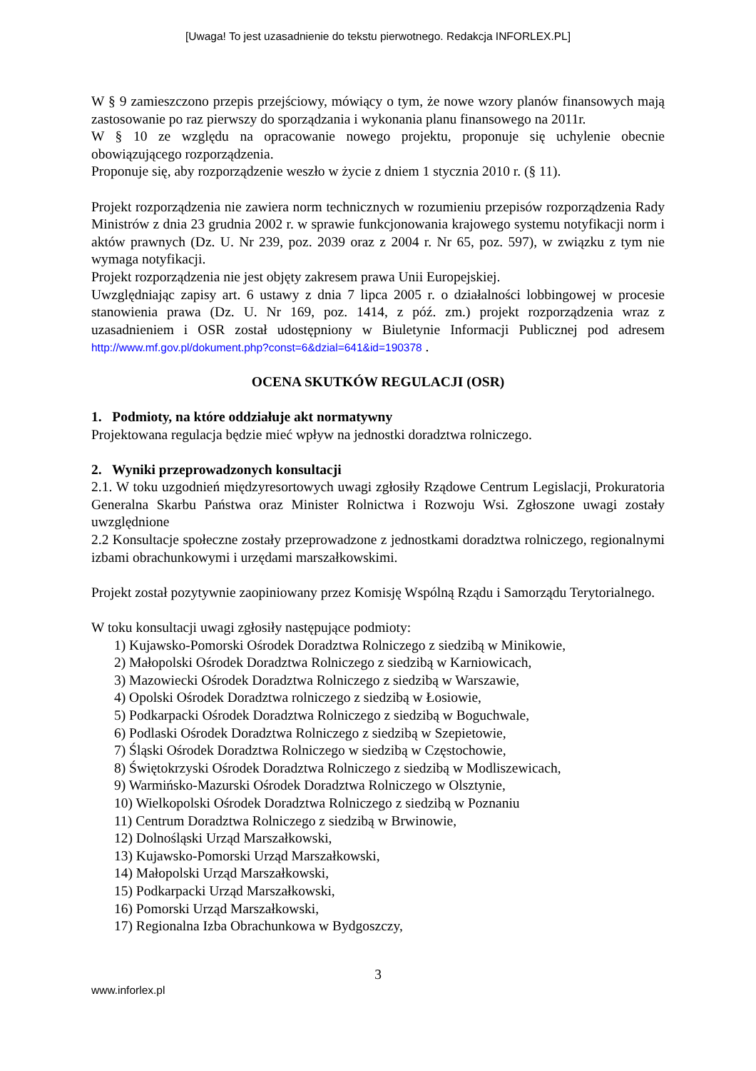[Uwaga! To jest uzasadnienie do tekstu pierwotnego. Redakcja INFORLEX.PL]
W § 9 zamieszczono przepis przejściowy, mówiący o tym, że nowe wzory planów finansowych mają zastosowanie po raz pierwszy do sporządzania i wykonania planu finansowego na 2011r.
W § 10 ze względu na opracowanie nowego projektu, proponuje się uchylenie obecnie obowiązującego rozporządzenia.
Proponuje się, aby rozporządzenie weszło w życie z dniem 1 stycznia 2010 r. (§ 11).
Projekt rozporządzenia nie zawiera norm technicznych w rozumieniu przepisów rozporządzenia Rady Ministrów z dnia 23 grudnia 2002 r. w sprawie funkcjonowania krajowego systemu notyfikacji norm i aktów prawnych (Dz. U. Nr 239, poz. 2039 oraz z 2004 r. Nr 65, poz. 597), w związku z tym nie wymaga notyfikacji.
Projekt rozporządzenia nie jest objęty zakresem prawa Unii Europejskiej.
Uwzględniając zapisy art. 6 ustawy z dnia 7 lipca 2005 r. o działalności lobbingowej w procesie stanowienia prawa (Dz. U. Nr 169, poz. 1414, z póź. zm.) projekt rozporządzenia wraz z uzasadnieniem i OSR został udostępniony w Biuletynie Informacji Publicznej pod adresem http://www.mf.gov.pl/dokument.php?const=6&dzial=641&id=190378 .
OCENA SKUTKÓW REGULACJI (OSR)
1. Podmioty, na które oddziałuje akt normatywny
Projektowana regulacja będzie mieć wpływ na jednostki doradztwa rolniczego.
2. Wyniki przeprowadzonych konsultacji
2.1. W toku uzgodnień międzyresortowych uwagi zgłosiły Rządowe Centrum Legislacji, Prokuratoria Generalna Skarbu Państwa oraz Minister Rolnictwa i Rozwoju Wsi. Zgłoszone uwagi zostały uwzględnione
2.2 Konsultacje społeczne zostały przeprowadzone z jednostkami doradztwa rolniczego, regionalnymi izbami obrachunkowymi i urzędami marszałkowskimi.
Projekt został pozytywnie zaopiniowany przez Komisję Wspólną Rządu i Samorządu Terytorialnego.
W toku konsultacji uwagi zgłosiły następujące podmioty:
1) Kujawsko-Pomorski Ośrodek Doradztwa Rolniczego z siedzibą w Minikowie,
2) Małopolski Ośrodek Doradztwa Rolniczego z siedzibą w Karniowicach,
3) Mazowiecki Ośrodek Doradztwa Rolniczego z siedzibą w Warszawie,
4) Opolski Ośrodek Doradztwa rolniczego z siedzibą w Łosiowie,
5) Podkarpacki Ośrodek Doradztwa Rolniczego z siedzibą w Boguchwale,
6) Podlaski Ośrodek Doradztwa Rolniczego z siedzibą w Szepietowie,
7) Śląski Ośrodek Doradztwa Rolniczego w siedzibą w Częstochowie,
8) Świętokrzyski Ośrodek Doradztwa Rolniczego z siedzibą w Modliszewicach,
9) Warmińsko-Mazurski Ośrodek Doradztwa Rolniczego w Olsztynie,
10) Wielkopolski Ośrodek Doradztwa Rolniczego z siedzibą w Poznaniu
11) Centrum Doradztwa Rolniczego z siedzibą w Brwinowie,
12) Dolnośląski Urząd Marszałkowski,
13) Kujawsko-Pomorski Urząd Marszałkowski,
14) Małopolski Urząd Marszałkowski,
15) Podkarpacki Urząd Marszałkowski,
16) Pomorski Urząd Marszałkowski,
17) Regionalna Izba Obrachunkowa w Bydgoszczy,
3
www.inforlex.pl